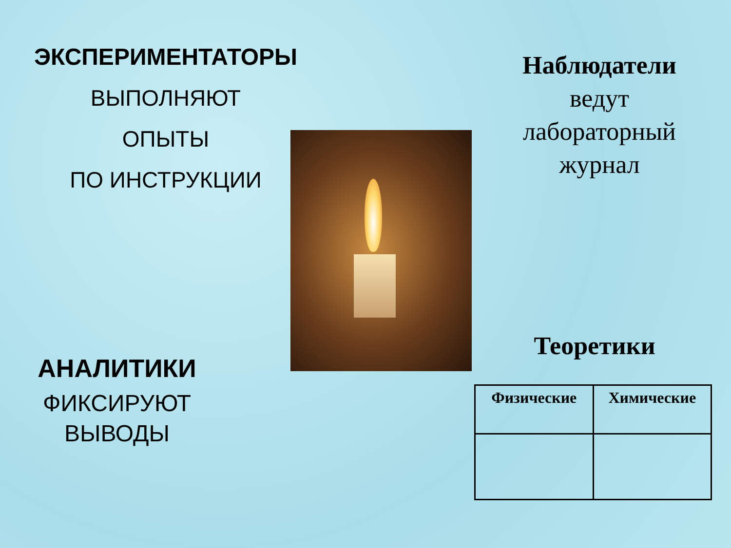ЭКСПЕРИМЕНТАТОРЫ
ВЫПОЛНЯЮТ
ОПЫТЫ
ПО ИНСТРУКЦИИ
Наблюдатели
ведут
лабораторный
журнал
АНАЛИТИКИ
ФИКСИРУЮТ
ВЫВОДЫ
Теоретики
| Физические | Химические |
| --- | --- |